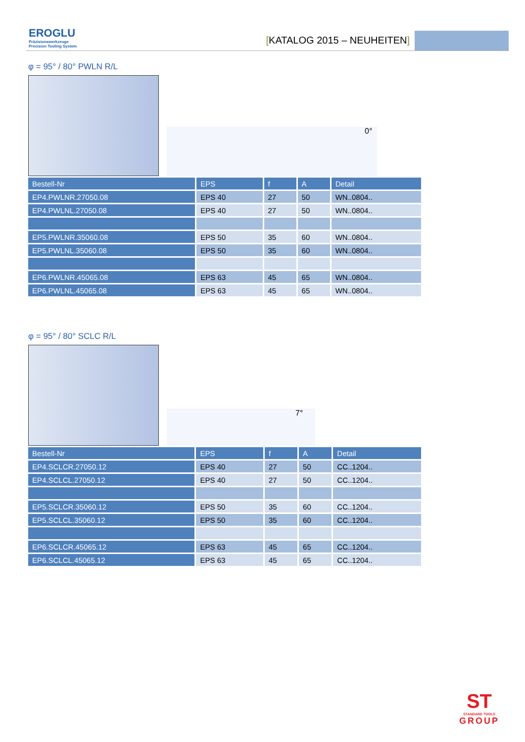EROGLU
Präzisionswerkzeuge
Precision Tooling System
[KATALOG 2015 – NEUHEITEN]
φ = 95° / 80° PWLN R/L
0°
| Bestell-Nr | EPS | f | A | Detail |
| --- | --- | --- | --- | --- |
| EP4.PWLNR.27050.08 | EPS 40 | 27 | 50 | WN..0804.. |
| EP4.PWLNL.27050.08 | EPS 40 | 27 | 50 | WN..0804.. |
| EP5.PWLNR.35060.08 | EPS 50 | 35 | 60 | WN..0804.. |
| EP5.PWLNL.35060.08 | EPS 50 | 35 | 60 | WN..0804.. |
| EP6.PWLNR.45065.08 | EPS 63 | 45 | 65 | WN..0804.. |
| EP6.PWLNL.45065.08 | EPS 63 | 45 | 65 | WN..0804.. |
φ = 95° / 80° SCLC R/L
7°
| Bestell-Nr | EPS | f | A | Detail |
| --- | --- | --- | --- | --- |
| EP4.SCLCR.27050.12 | EPS 40 | 27 | 50 | CC..1204.. |
| EP4.SCLCL.27050.12 | EPS 40 | 27 | 50 | CC..1204.. |
| EP5.SCLCR.35060.12 | EPS 50 | 35 | 60 | CC..1204.. |
| EP5.SCLCL.35060.12 | EPS 50 | 35 | 60 | CC..1204.. |
| EP6.SCLCR.45065.12 | EPS 63 | 45 | 65 | CC..1204.. |
| EP6.SCLCL.45065.12 | EPS 63 | 45 | 65 | CC..1204.. |
ST
STANDARD TOOLS
GROUP